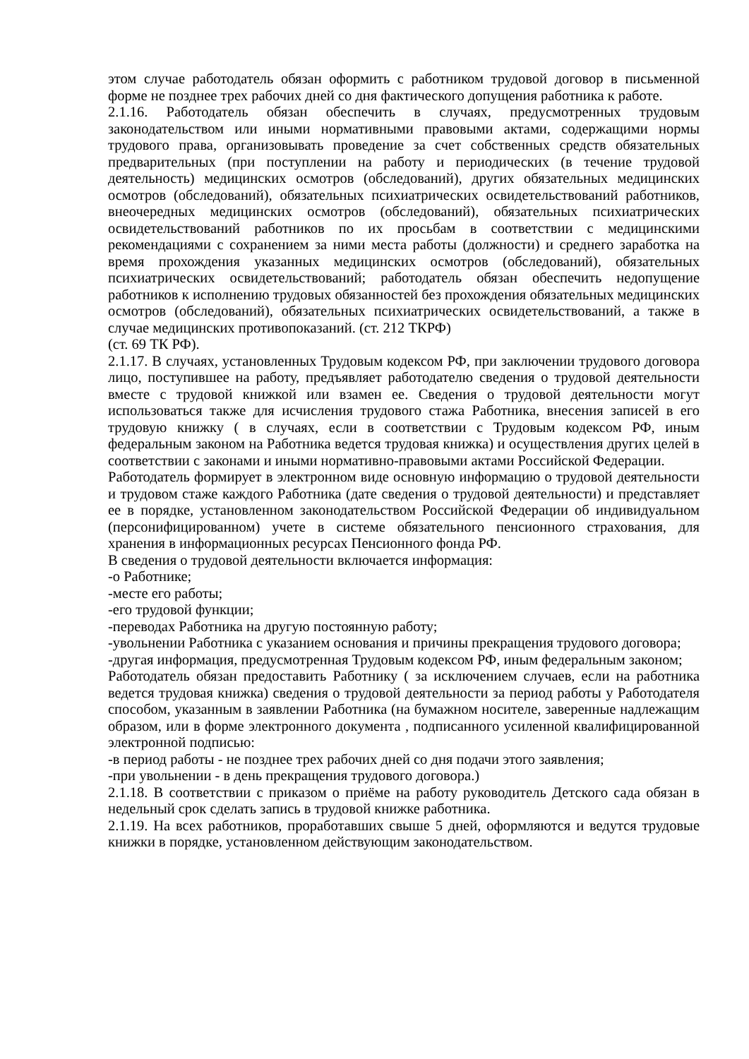этом случае работодатель обязан оформить с работником трудовой договор в письменной форме не позднее трех рабочих дней со дня фактического допущения работника к работе.
2.1.16. Работодатель обязан обеспечить в случаях, предусмотренных трудовым законодательством или иными нормативными правовыми актами, содержащими нормы трудового права, организовывать проведение за счет собственных средств обязательных предварительных (при поступлении на работу и периодических (в течение трудовой деятельность) медицинских осмотров (обследований), других обязательных медицинских осмотров (обследований), обязательных психиатрических освидетельствований работников, внеочередных медицинских осмотров (обследований), обязательных психиатрических освидетельствований работников по их просьбам в соответствии с медицинскими рекомендациями с сохранением за ними места работы (должности) и среднего заработка на время прохождения указанных медицинских осмотров (обследований), обязательных психиатрических освидетельствований; работодатель обязан обеспечить недопущение работников к исполнению трудовых обязанностей без прохождения обязательных медицинских осмотров (обследований), обязательных психиатрических освидетельствований, а также в случае медицинских противопоказаний. (ст. 212 ТКРФ)
(ст. 69 ТК РФ).
2.1.17. В случаях, установленных Трудовым кодексом РФ, при заключении трудового договора лицо, поступившее на работу, предъявляет работодателю сведения о трудовой деятельности вместе с трудовой книжкой или взамен ее. Сведения о трудовой деятельности могут использоваться также для исчисления трудового стажа Работника, внесения записей в его трудовую книжку ( в случаях, если в соответствии с Трудовым кодексом РФ, иным федеральным законом на Работника ведется трудовая книжка) и осуществления других целей в соответствии с законами и иными нормативно-правовыми актами Российской Федерации.
Работодатель формирует в электронном виде основную информацию о трудовой деятельности и трудовом стаже каждого Работника (дате сведения о трудовой деятельности) и представляет ее в порядке, установленном законодательством Российской Федерации об индивидуальном (персонифицированном) учете в системе обязательного пенсионного страхования, для хранения в информационных ресурсах Пенсионного фонда РФ.
В сведения о трудовой деятельности включается информация:
-о Работнике;
-месте его работы;
-его трудовой функции;
-переводах Работника на другую постоянную работу;
-увольнении Работника с указанием основания и причины прекращения трудового договора;
-другая информация, предусмотренная Трудовым кодексом РФ, иным федеральным законом;
Работодатель обязан предоставить Работнику ( за исключением случаев, если на работника ведется трудовая книжка) сведения о трудовой деятельности за период работы у Работодателя способом, указанным в заявлении Работника (на бумажном носителе, заверенные надлежащим образом, или в форме электронного документа , подписанного усиленной квалифицированной электронной подписью:
-в период работы - не позднее трех рабочих дней со дня подачи этого заявления;
-при увольнении - в день прекращения трудового договора.)
2.1.18. В соответствии с приказом о приёме на работу руководитель Детского сада обязан в недельный срок сделать запись в трудовой книжке работника.
2.1.19. На всех работников, проработавших свыше 5 дней, оформляются и ведутся трудовые книжки в порядке, установленном действующим законодательством.